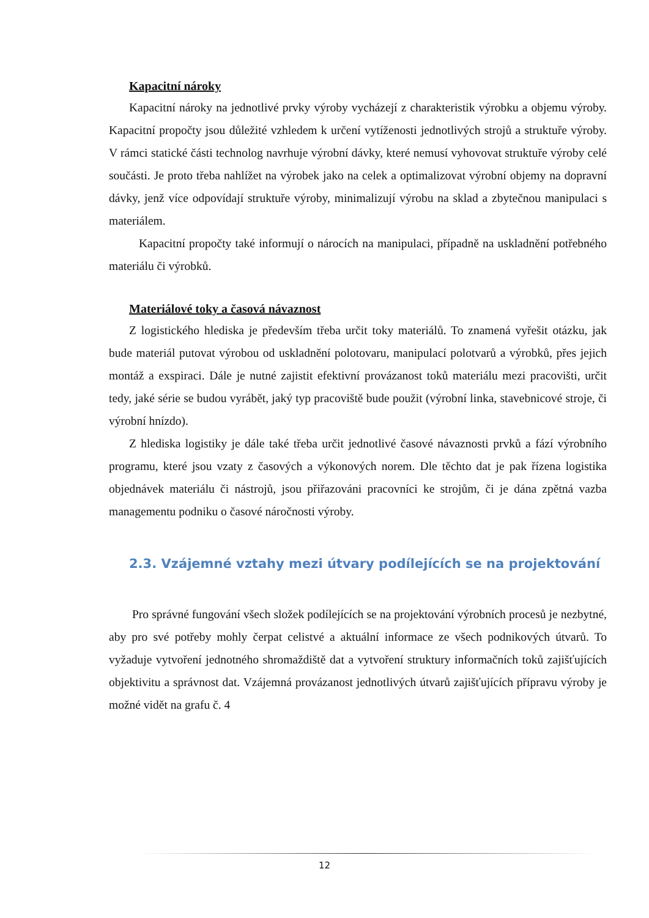Kapacitní nároky
Kapacitní nároky na jednotlivé prvky výroby vycházejí z charakteristik výrobku a objemu výroby. Kapacitní propočty jsou důležité vzhledem k určení vytíženosti jednotlivých strojů a struktuře výroby. V rámci statické části technolog navrhuje výrobní dávky, které nemusí vyhovovat struktuře výroby celé součásti. Je proto třeba nahlížet na výrobek jako na celek a optimalizovat výrobní objemy na dopravní dávky, jenž více odpovídají struktuře výroby, minimalizují výrobu na sklad a zbytečnou manipulaci s materiálem.
Kapacitní propočty také informují o nárocích na manipulaci, případně na uskladnění potřebného materiálu či výrobků.
Materiálové toky a časová návaznost
Z logistického hlediska je především třeba určit toky materiálů. To znamená vyřešit otázku, jak bude materiál putovat výrobou od uskladnění polotovaru, manipulací polotvarů a výrobků, přes jejich montáž a exspiraci. Dále je nutné zajistit efektivní provázanost toků materiálu mezi pracovišti, určit tedy, jaké série se budou vyrábět, jaký typ pracoviště bude použit (výrobní linka, stavebnicové stroje, či výrobní hnízdo).
Z hlediska logistiky je dále také třeba určit jednotlivé časové návaznosti prvků a fází výrobního programu, které jsou vzaty z časových a výkonových norem. Dle těchto dat je pak řízena logistika objednávek materiálu či nástrojů, jsou přiřazováni pracovníci ke strojům, či je dána zpětná vazba managementu podniku o časové náročnosti výroby.
2.3. Vzájemné vztahy mezi útvary podílejících se na projektování
Pro správné fungování všech složek podílejících se na projektování výrobních procesů je nezbytné, aby pro své potřeby mohly čerpat celistvé a aktuální informace ze všech podnikových útvarů. To vyžaduje vytvoření jednotného shromaždiště dat a vytvoření struktury informačních toků zajišťujících objektivitu a správnost dat. Vzájemná provázanost jednotlivých útvarů zajišťujících přípravu výroby je možné vidět na grafu č. 4
12